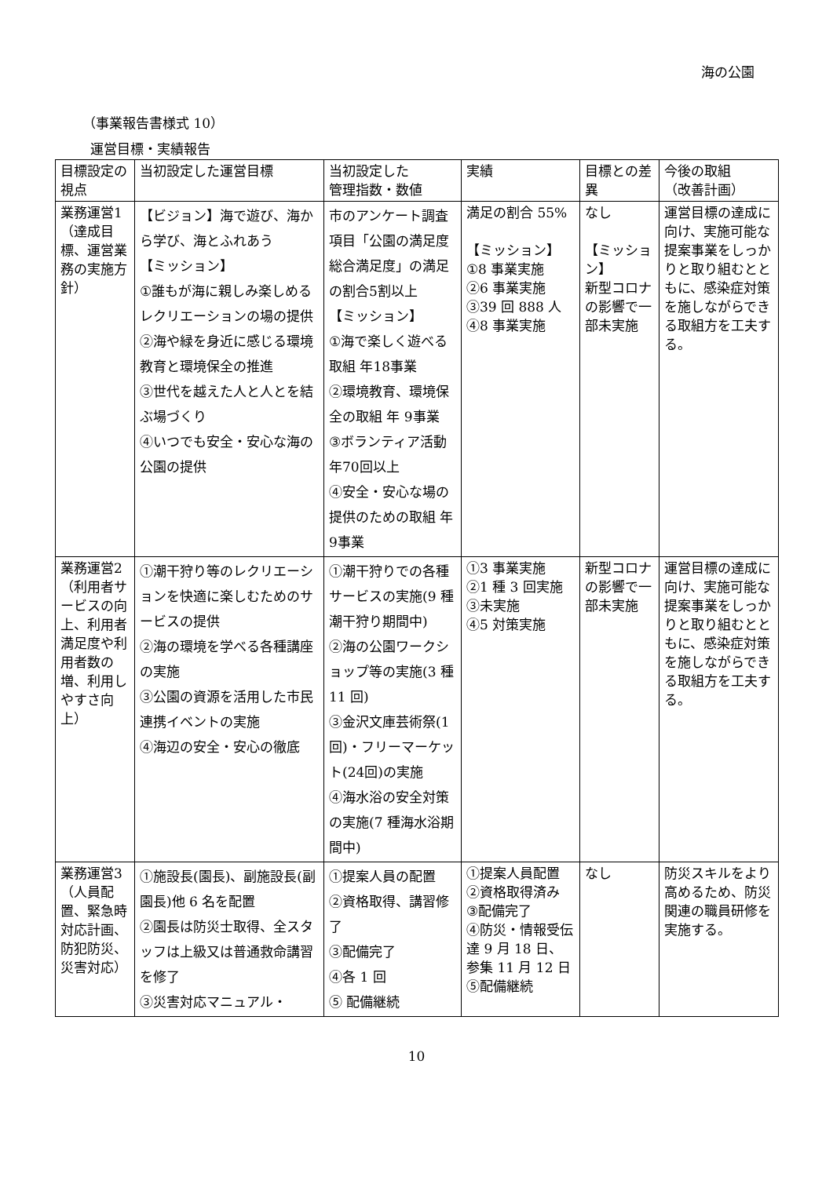海の公園
（事業報告書様式 10）
運営目標・実績報告
| 目標設定の視点 | 当初設定した運営目標 | 当初設定した 管理指数・数値 | 実績 | 目標との差異 | 今後の取組 （改善計画） |
| --- | --- | --- | --- | --- | --- |
| 業務運営1 （達成目標、運営業務の実施方針） | 【ビジョン】海で遊び、海から学び、海とふれあう 【ミッション】 ①誰もが海に親しみ楽しめるレクリエーションの場の提供 ②海や緑を身近に感じる環境教育と環境保全の推進 ③世代を越えた人と人とを結ぶ場づくり ④いつでも安全・安心な海の公園の提供 | 市のアンケート調査項目「公園の満足度 総合満足度」の満足の割合5割以上 【ミッション】 ①海で楽しく遊べる取組 年18事業 ②環境教育、環境保全の取組 年 9事業 ③ボランティア活動 年70回以上 ④安全・安心な場の提供のための取組 年9事業 | 満足の割合 55% 【ミッション】 ①8 事業実施 ②6 事業実施 ③39 回 888 人 ④8 事業実施 | なし 【ミッション】 新型コロナの影響で一部未実施 | 運営目標の達成に向け、実施可能な提案事業をしっかりと取り組むとともに、感染症対策を施しながらできる取組方を工夫する。 |
| 業務運営2 （利用者サービスの向上、利用者満足度や利用者数の増、利用しやすさ向上） | ①潮干狩り等のレクリエーションを快適に楽しむためのサービスの提供 ②海の環境を学べる各種講座の実施 ③公園の資源を活用した市民連携イベントの実施 ④海辺の安全・安心の徹底 | ①潮干狩りでの各種サービスの実施(9 種潮干狩り期間中) ②海の公園ワークショップ等の実施(3 種 11 回) ③金沢文庫芸術祭(1 回)・フリーマーケット(24回)の実施 ④海水浴の安全対策の実施(7 種海水浴期間中) | ①3 事業実施 ②1 種 3 回実施 ③未実施 ④5 対策実施 | 新型コロナの影響で一部未実施 | 運営目標の達成に向け、実施可能な提案事業をしっかりと取り組むとともに、感染症対策を施しながらできる取組方を工夫する。 |
| 業務運営3 （人員配置、緊急時対応計画、防犯防災、災害対応） | ①施設長(園長)、副施設長(副園長)他 6 名を配置 ②園長は防災士取得、全スタッフは上級又は普通救命講習を修了 ③災害対応マニュアル・ | ①提案人員の配置 ②資格取得、講習修了 ③配備完了 ④各 1 回 ⑤ 配備継続 | ①提案人員配置 ②資格取得済み ③配備完了 ④防災・情報受伝達 9 月 18 日、参集 11 月 12 日 ⑤配備継続 | なし | 防災スキルをより高めるため、防災関連の職員研修を実施する。 |
10